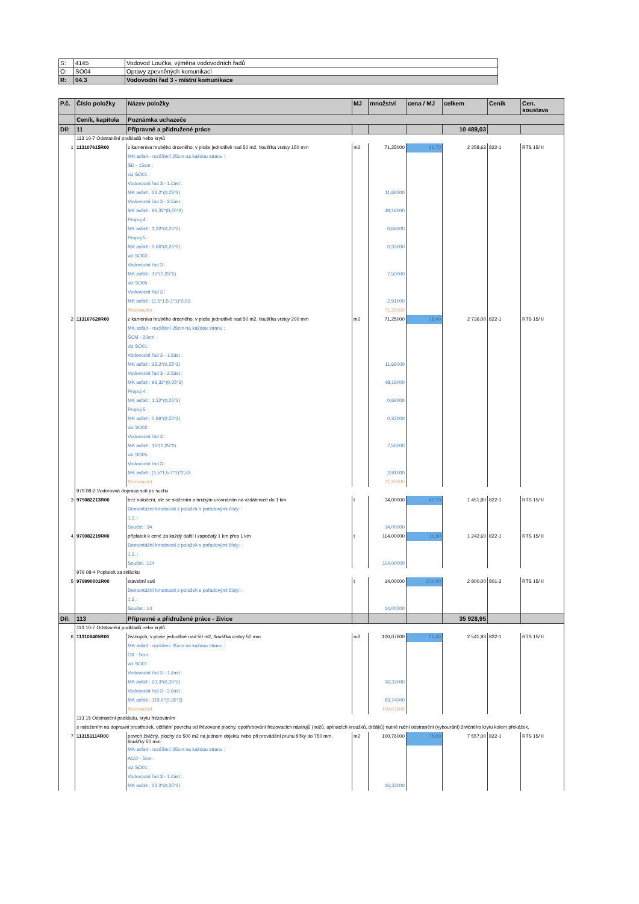| S: | 4145 | Vodovod Loučka, výměna vodovodních řadů |
| O: | SO04 | Opravy zpevněných komunikací |
| R: | 04.3 | Vodovodní řad 3 - místní komunikace |
| P.č. | Číslo položky | Název položky | MJ | množství | cena / MJ | celkem | Ceník | Cen. soustava |
| --- | --- | --- | --- | --- | --- | --- | --- | --- |
| | Ceník, kapitola | Poznámka uchazeče | | | | | | |
| Díl: | 11 | Přípravné a přidružené práce | | | | 10 489,03 | | |
| | 113 10-7 Odstranění podkladů nebo krytů | | | | | | | |
| 1 | 113107615R00 | z kameniva hrubého drceného, v ploše jednotlivě nad 50 m2, tloušťka vrstvy 150 mm | m2 | 71,25000 | 31,70 | 2 258,63 | 822-1 | RTS 15/ II |
| | | MK-asfalt - rozšíření 25cm na každou stranu : | | | | | | |
| | | ŠD - 15cm : | | | | | | |
| | | viz SO01 : | | | | | | |
| | | Vodovodní řad 3 - 1.část : | | | | | | |
| | | MK asfalt : 23,2*(0,25*2) | | 11,66000 | | | | |
| | | Vodovodní řad 3 - 2.část : | | | | | | |
| | | MK asfalt : 96,32*(0,25*2) | | 48,16000 | | | | |
| | | Propoj 4 : | | | | | | |
| | | MK asfalt : 1,32*(0,25*2) | | 0,66000 | | | | |
| | | Propoj 5 : | | | | | | |
| | | MK asfalt : 0,66*(0,25*2) | | 0,33000 | | | | |
| | | viz SO02 : | | | | | | |
| | | Vodovodní řad 3 : | | | | | | |
| | | MK asfalt : 15*(0,25*2) | | 7,50000 | | | | |
| | | viz SO05 : | | | | | | |
| | | Vodovodní řad 3 : | | | | | | |
| | | MK asfalt : (1,5*1,5-1*1)*2,53 | | 2,91000 | | | | |
| | | Mezisoučet | | 71,25000 | | | | |
| 2 | 113107620R00 | z kameniva hrubého drceného, v ploše jednotlivě nad 50 m2, tloušťka vrstvy 200 mm | m2 | 71,25000 | 38,40 | 2 736,00 | 822-1 | RTS 15/ II |
| | | MK-asfalt - rozšíření 25cm na každou stranu : | | | | | | |
| | | ŠCM - 20cm : | | | | | | |
| | | viz SO01 : | | | | | | |
| | | Vodovodní řad 3 - 1.část : | | | | | | |
| | | MK asfalt : 23,2*(0,25*2) | | 11,66000 | | | | |
| | | Vodovodní řad 3 - 2.část : | | | | | | |
| | | MK asfalt : 96,32*(0,25*2) | | 48,16000 | | | | |
| | | Propoj 4 : | | | | | | |
| | | MK asfalt : 1,32*(0,25*2) | | 0,66000 | | | | |
| | | Propoj 5 : | | | | | | |
| | | MK asfalt : 0,66*(0,25*2) | | 0,33000 | | | | |
| | | viz SO02 : | | | | | | |
| | | Vodovodní řad 3 : | | | | | | |
| | | MK asfalt : 15*(0,25*2) | | 7,50000 | | | | |
| | | viz SO05 : | | | | | | |
| | | Vodovodní řad 3 : | | | | | | |
| | | MK asfalt : (1,5*1,5-1*1)*2,53 | | 2,91000 | | | | |
| | | Mezisoučet | | 71,25000 | | | | |
| | 979 08-2 Vodorovná doprava suti po suchu | | | | | | | |
| 3 | 979082213R00 | bez naložení, ale se složením a hrubým urovnáním na vzdálenost do 1 km | t | 34,00000 | 42,70 | 1 451,80 | 822-1 | RTS 15/ II |
| | | Demontážní hmotnosti z položek s pořadovými čísly: : | | | | | | |
| | | 1,2, : | | | | | | |
| | | Součet : 34 | | 34,00000 | | | | |
| 4 | 979082219R00 | příplatek k ceně za každý další i započatý 1 km přes 1 km | t | 114,00000 | 10,90 | 1 242,60 | 822-1 | RTS 15/ II |
| | | Demontážní hmotnosti z položek s pořadovými čísly: : | | | | | | |
| | | 1,2, : | | | | | | |
| | | Součet: :114 | | 114,00000 | | | | |
| | 979 08-4 Poplatek za skládku | | | | | | | |
| 5 | 979990001R00 | stavební suti | t | 14,00000 | 200,00 | 2 800,00 | 801-3 | RTS 15/ II |
| | | Demontážní hmotnosti z položek s pořadovými čísly: : | | | | | | |
| | | 1,2, : | | | | | | |
| | | Součet : 14 | | 14,00000 | | | | |
| Díl: | 113 | Přípravné a přidružené práce - živice | | | | 35 928,95 | | |
| | 113 10-7 Odstranění podkladů nebo krytů | | | | | | | |
| 6 | 113108405R00 | živičných, v ploše jednotlivě nad 50 m2, tloušťka vrstvy 50 mm | m2 | 100,07600 | 25,40 | 2 541,93 | 822-1 | RTS 15/ II |
| | | MK-asfalt - rozšíření 35cm na každou stranu : | | | | | | |
| | | OK - 5cm : | | | | | | |
| | | viz SO01 : | | | | | | |
| | | Vodovodní řad 3 - 1.část : | | | | | | |
| | | MK asfalt : 23,3*(0,35*2) | | 16,33000 | | | | |
| | | Vodovodní řad 3 - 2.část : | | | | | | |
| | | MK asfalt : 119,6*(0,35*2) | | 83,74000 | | | | |
| | | Mezisoučet | | 100,07600 | | | | |
| | 113 15 Odstranění podkladu, krytu frézováním | | | | | | | |
| | s naložením na dopravní prostředek, očištění povrchu od frézované plochy, opotřebování frézovacích nástrojů (nožů, upínacích kroužků, držáků) nutné ruční odstranění (vybourání) živičného krytu kolem překážek, | | | | | | | |
| 7 | 113151114R00 | povrch živičný, plochy do 500 m2 na jednom objektu nebo při provádění pruhu šířky do 750 mm, tloušťky 50 mm | m2 | 100,76000 | 75,00 | 7 557,00 | 822-1 | RTS 15/ II |
| | | MK-asfalt - rozšíření 35cm na každou stranu : | | | | | | |
| | | ACO - 5cm : | | | | | | |
| | | viz SO01 : | | | | | | |
| | | Vodovodní řad 3 - 1.část : | | | | | | |
| | | MK asfalt : 23,3*(0,35*2) | | 16,33000 | | | | |